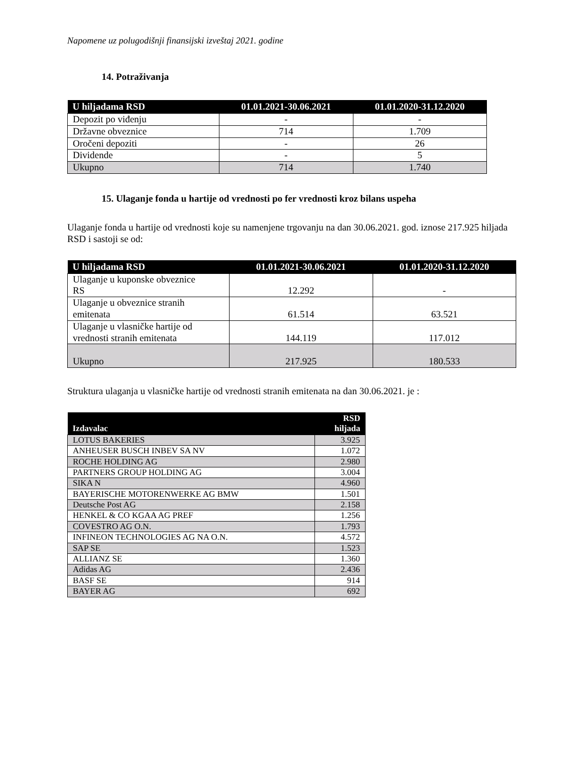Napomene uz polugodišnji finansijski izveštaj 2021. godine
14. Potraživanja
| U hiljadama RSD | 01.01.2021-30.06.2021 | 01.01.2020-31.12.2020 |
| --- | --- | --- |
| Depozit po viđenju | - | - |
| Državne obveznice | 714 | 1.709 |
| Oročeni depoziti | - | 26 |
| Dividende | - | 5 |
| Ukupno | 714 | 1.740 |
15. Ulaganje fonda u hartije od vrednosti po fer vrednosti kroz bilans uspeha
Ulaganje fonda u hartije od vrednosti koje su namenjene trgovanju na dan 30.06.2021. god. iznose 217.925 hiljada RSD i sastoji se od:
| U hiljadama RSD | 01.01.2021-30.06.2021 | 01.01.2020-31.12.2020 |
| --- | --- | --- |
| Ulaganje u kuponske obveznice RS | 12.292 | - |
| Ulaganje u obveznice stranih emitenata | 61.514 | 63.521 |
| Ulaganje u vlasničke hartije od vrednosti stranih emitenata | 144.119 | 117.012 |
| Ukupno | 217.925 | 180.533 |
Struktura ulaganja u vlasničke hartije od vrednosti stranih emitenata na dan 30.06.2021. je :
| Izdavalac | RSD hiljada |
| --- | --- |
| LOTUS BAKERIES | 3.925 |
| ANHEUSER BUSCH INBEV SA NV | 1.072 |
| ROCHE HOLDING AG | 2.980 |
| PARTNERS GROUP HOLDING AG | 3.004 |
| SIKA N | 4.960 |
| BAYERISCHE MOTORENWERKE AG BMW | 1.501 |
| Deutsche Post AG | 2.158 |
| HENKEL & CO KGAA AG PREF | 1.256 |
| COVESTRO AG O.N. | 1.793 |
| INFINEON TECHNOLOGIES AG NA O.N. | 4.572 |
| SAP SE | 1.523 |
| ALLIANZ SE | 1.360 |
| Adidas AG | 2.436 |
| BASF SE | 914 |
| BAYER AG | 692 |